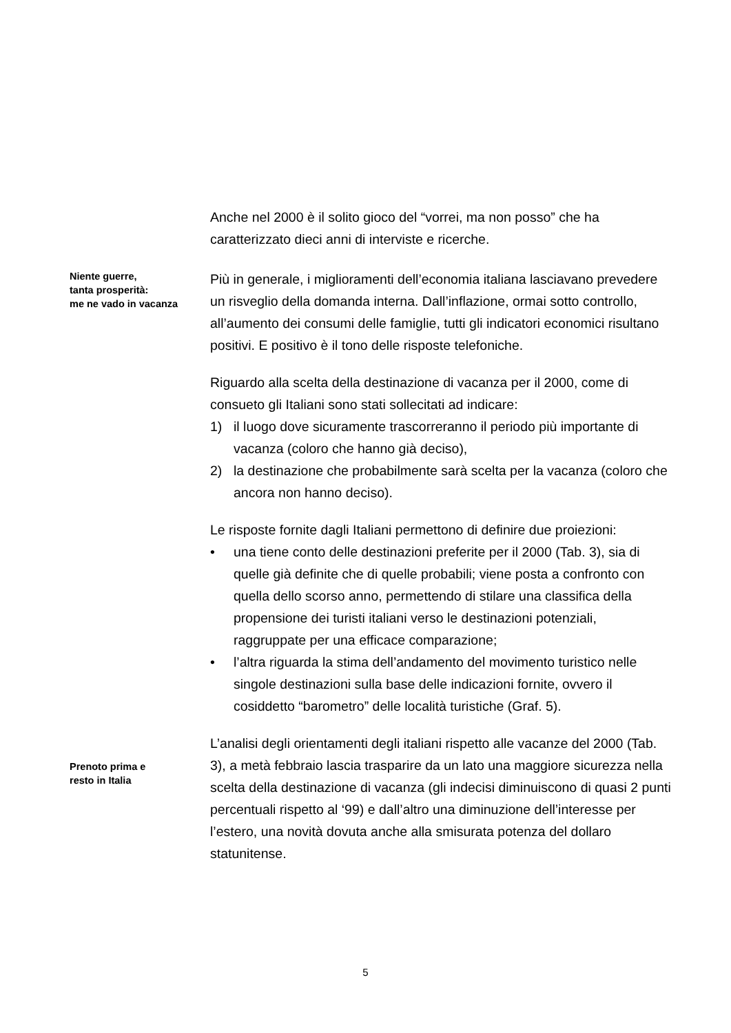Anche nel 2000 è il solito gioco del “vorrei, ma non posso” che ha caratterizzato dieci anni di interviste e ricerche.
Niente guerre,
tanta prosperità:
me ne vado in vacanza
Più in generale, i miglioramenti dell’economia italiana lasciavano prevedere un risveglio della domanda interna. Dall’inflazione, ormai sotto controllo, all’aumento dei consumi delle famiglie, tutti gli indicatori economici risultano positivi. E positivo è il tono delle risposte telefoniche.
Riguardo alla scelta della destinazione di vacanza per il 2000, come di consueto gli Italiani sono stati sollecitati ad indicare:
1) il luogo dove sicuramente trascorreranno il periodo più importante di vacanza (coloro che hanno già deciso),
2) la destinazione che probabilmente sarà scelta per la vacanza (coloro che ancora non hanno deciso).
Le risposte fornite dagli Italiani permettono di definire due proiezioni:
• una tiene conto delle destinazioni preferite per il 2000 (Tab. 3), sia di quelle già definite che di quelle probabili; viene posta a confronto con quella dello scorso anno, permettendo di stilare una classifica della propensione dei turisti italiani verso le destinazioni potenziali, raggruppate per una efficace comparazione;
• l’altra riguarda la stima dell’andamento del movimento turistico nelle singole destinazioni sulla base delle indicazioni fornite, ovvero il cosiddetto “barometro” delle località turistiche (Graf. 5).
Prenoto prima e
resto in Italia
L’analisi degli orientamenti degli italiani rispetto alle vacanze del 2000 (Tab. 3), a metà febbraio lascia trasparire da un lato una maggiore sicurezza nella scelta della destinazione di vacanza (gli indecisi diminuiscono di quasi 2 punti percentuali rispetto al ‘99) e dall’altro una diminuzione dell’interesse per l’estero, una novità dovuta anche alla smisurata potenza del dollaro statunitense.
5